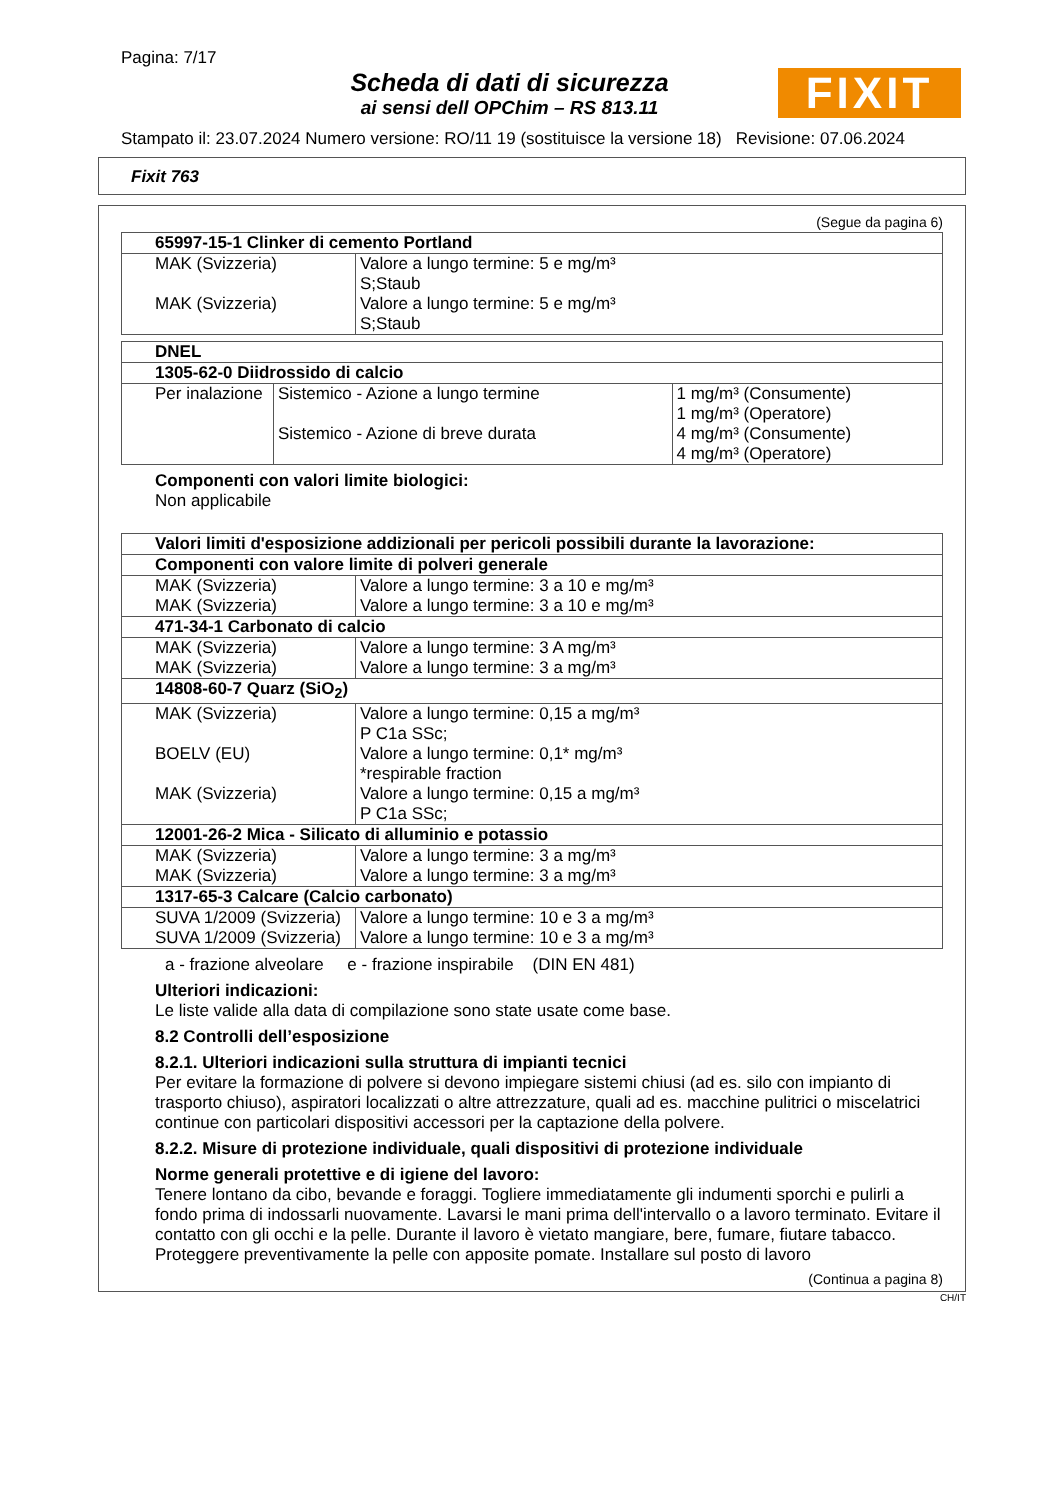Pagina: 7/17
Scheda di dati di sicurezza
ai sensi dell OPChim – RS 813.11
FIXIT
Stampato il: 23.07.2024 Numero versione: RO/11 19 (sostituisce la versione 18) Revisione: 07.06.2024
Fixit 763
(Segue da pagina 6)
| 65997-15-1 Clinker di cemento Portland | |
| --- | --- |
| MAK (Svizzeria) | Valore a lungo termine: 5 e mg/m³ S;Staub |
| MAK (Svizzeria) | Valore a lungo termine: 5 e mg/m³ S;Staub |
| DNEL | | |
| --- | --- | --- |
| 1305-62-0 Diidrossido di calcio | | |
| Per inalazione | Sistemico - Azione a lungo termine Sistemico - Azione di breve durata | 1 mg/m³ (Consumente) 1 mg/m³ (Operatore) 4 mg/m³ (Consumente) 4 mg/m³ (Operatore) |
Componenti con valori limite biologici:
Non applicabile
| Valori limiti d'esposizione addizionali per pericoli possibili durante la lavorazione: | |
| --- | --- |
| Componenti con valore limite di polveri generale | |
| MAK (Svizzeria) | Valore a lungo termine: 3 a 10 e mg/m³ |
| MAK (Svizzeria) | Valore a lungo termine: 3 a 10 e mg/m³ |
| 471-34-1 Carbonato di calcio | |
| MAK (Svizzeria) | Valore a lungo termine: 3 A mg/m³ |
| MAK (Svizzeria) | Valore a lungo termine: 3 a mg/m³ |
| 14808-60-7 Quarz (SiO<sub>2</sub>) | |
| MAK (Svizzeria) | Valore a lungo termine: 0,15 a mg/m³ P C1a SSc; |
| BOELV (EU) | Valore a lungo termine: 0,1* mg/m³ *respirable fraction |
| MAK (Svizzeria) | Valore a lungo termine: 0,15 a mg/m³ P C1a SSc; |
| 12001-26-2 Mica - Silicato di alluminio e potassio | |
| MAK (Svizzeria) | Valore a lungo termine: 3 a mg/m³ |
| MAK (Svizzeria) | Valore a lungo termine: 3 a mg/m³ |
| 1317-65-3 Calcare (Calcio carbonato) | |
| SUVA 1/2009 (Svizzeria) | Valore a lungo termine: 10 e 3 a mg/m³ |
| SUVA 1/2009 (Svizzeria) | Valore a lungo termine: 10 e 3 a mg/m³ |
a - frazione alveolare e - frazione inspirabile (DIN EN 481)
Ulteriori indicazioni:
Le liste valide alla data di compilazione sono state usate come base.
8.2 Controlli dell’esposizione
8.2.1. Ulteriori indicazioni sulla struttura di impianti tecnici
Per evitare la formazione di polvere si devono impiegare sistemi chiusi (ad es. silo con impianto di trasporto chiuso), aspiratori localizzati o altre attrezzature, quali ad es. macchine pulitrici o miscelatrici continue con particolari dispositivi accessori per la captazione della polvere.
8.2.2. Misure di protezione individuale, quali dispositivi di protezione individuale
Norme generali protettive e di igiene del lavoro:
Tenere lontano da cibo, bevande e foraggi. Togliere immediatamente gli indumenti sporchi e pulirli a fondo prima di indossarli nuovamente. Lavarsi le mani prima dell'intervallo o a lavoro terminato. Evitare il contatto con gli occhi e la pelle. Durante il lavoro è vietato mangiare, bere, fumare, fiutare tabacco. Proteggere preventivamente la pelle con apposite pomate. Installare sul posto di lavoro
(Continua a pagina 8)
CH/IT